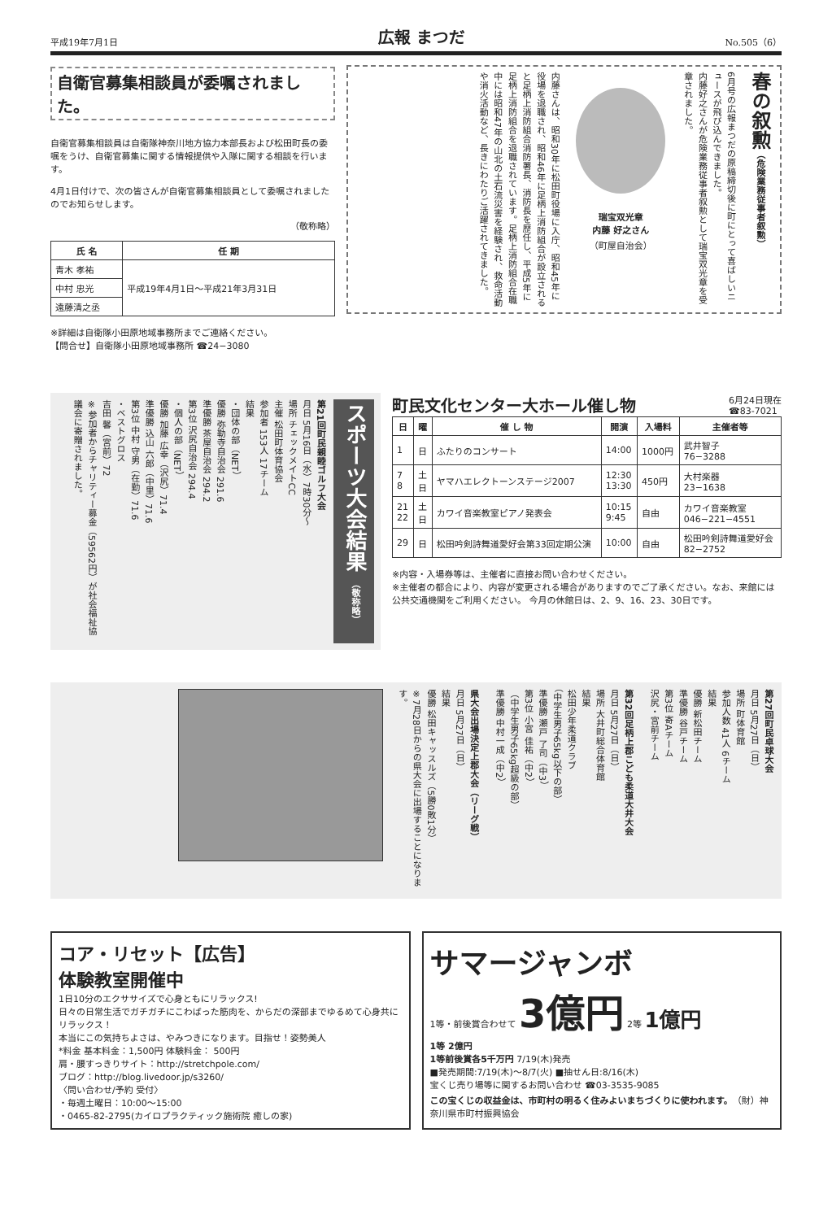平成19年7月1日 広報 まつだ No.505（6）
自衛官募集相談員が委嘱されました。
自衛官募集相談員は自衛隊神奈川地方協力本部長および松田町長の委嘱をうけ、自衛官募集に関する情報提供や入隊に関する相談を行います。
4月1日付けで、次の皆さんが自衛官募集相談員として委嘱されましたのでお知らせします。
（敬称略）
| 氏 名 | 任 期 |
| --- | --- |
| 青木 孝祐 | 平成19年4月1日〜平成21年3月31日 |
| 中村 忠光 | |
| 遠藤清之丞 | |
※詳細は自衛隊小田原地域事務所までご連絡ください。
【問合せ】自衛隊小田原地域事務所 ☎24−3080
春の叙勲（危険業務従事者叙勲）
6月号の広報まつだの原稿締切後に町にとって喜ばしいニュースが飛び込んできました。
内藤好之さんが危険業務従事者叙勲として瑞宝双光章を受章されました。
瑞宝双光章
内藤 好之さん
（町屋自治会）
内藤さんは、昭和30年に松田町役場に入庁、昭和45年に役場を退職され、昭和46年に足柄上消防組合が設立されると足柄上消防組合消防署長、消防長を歴任し、平成5年に足柄上消防組合を退職されています。足柄上消防組合在職中には昭和47年の山北の土石流災害を経験され、救命活動や消火活動など、長きにわたりご活躍されてきました。
スポーツ大会結果 （敬称略）
第21回町民親睦ゴルフ大会
月日 5月16日（水）7時30分〜
場所 チェックメイトCC
主催 松田町体育協会
参加者 153人 17チーム
結果
・団体の部（NET）
優勝 弥勒寺自治会 291.6
準優勝 茶屋自治会 294.2
第3位 沢尻自治会 294.4
・個人の部（NET）
優勝 加藤 広幸（沢尻）71.4
準優勝 込山 六郎（中里）71.6
第3位 中村 守男（在勤）71.6
・ベストグロス
吉田 馨（宮前）72
※参加者からチャリティー募金（59562円）が社会福祉協議会に寄贈されました。
町民文化センター大ホール催し物 6月24日現在
☎83-7021
| 日 | 曜 | 催 し 物 | 開演 | 入場料 | 主催者等 |
| --- | --- | --- | --- | --- | --- |
| 1 | 日 | ふたりのコンサート | 14:00 | 1000円 | 武井智子 76−3288 |
| 7 8 | 土 日 | ヤマハエレクトーンステージ2007 | 12:30 13:30 | 450円 | 大村楽器 23−1638 |
| 21 22 | 土 日 | カワイ音楽教室ピアノ発表会 | 10:15 9:45 | 自由 | カワイ音楽教室 046−221−4551 |
| 29 | 日 | 松田吟剣詩舞道愛好会第33回定期公演 | 10:00 | 自由 | 松田吟剣詩舞道愛好会 82−2752 |
※内容・入場券等は、主催者に直接お問い合わせください。
※主催者の都合により、内容が変更される場合がありますのでご了承ください。なお、来館には公共交通機関をご利用ください。 今月の休館日は、2、9、16、23、30日です。
第27回町民卓球大会
月日 5月27日（日）
場所 町体育館
参加人数 41人 6チーム
結果
優勝 新松田チーム
準優勝 谷戸チーム
第3位 寄Aチーム
沢尻・宮前チーム
第32回足柄上郡こども柔道大井大会
月日 5月27日（日）
場所 大井町総合体育館
結果
松田少年柔道クラブ
（中学生男子65kg以下の部）
準優勝 瀬戸 了司（中3）
第3位 小宮 佳祐（中2）
（中学生男子65kg超級の部）
準優勝 中村一成（中2）
県大会出場決定上郡大会（リーグ戦）
月日 5月27日（日）
結果
優勝 松田キャッスルズ（5勝0敗1分）
※7月28日からの県大会に出場することになります。
コア・リセット【広告】
体験教室開催中
1日10分のエクササイズで心身ともにリラックス!
日々の日常生活でガチガチにこわばった筋肉を、からだの深部までゆるめて心身共にリラックス！
本当にこの気持ちよさは、やみつきになります。目指せ！姿勢美人
*料金 基本料金：1,500円 体験料金： 500円
肩・腰すっきりサイト：http://stretchpole.com/
ブログ：http://blog.livedoor.jp/s3260/
〈問い合わせ/予約 受付〉
・毎週土曜日：10:00〜15:00
・0465-82-2795(カイロプラクティック施術院 癒しの家)
サマージャンボ
1等・前後賞合わせて 3億円 2等 1億円
1等 2億円
1等前後賞各5千万円 7/19(木)発売
■発売期間:7/19(木)〜8/7(火) ■抽せん日:8/16(木)
宝くじ売り場等に関するお問い合わせ ☎03-3535-9085
この宝くじの収益金は、市町村の明るく住みよいまちづくりに使われます。（財）神奈川県市町村振興協会